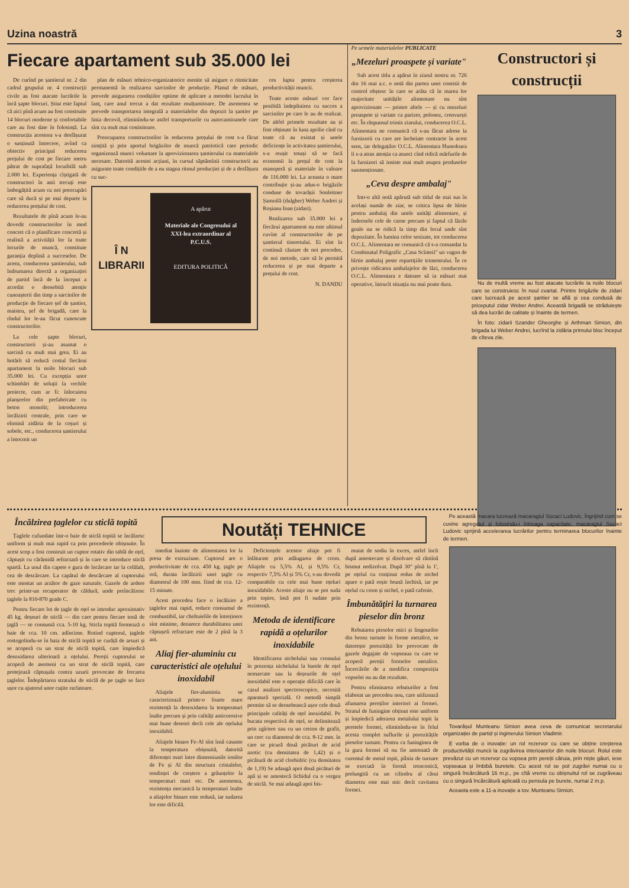Uzina noastră 3
Fiecare apartament sub 35.000 lei
De curînd pe șantierul nr. 2 din cadrul grupului nr. 4 construcții civile au fost atacate lucrările la încă șapte blocuri. Știut este faptul că aici pînă acum au fost construite 14 blocuri moderne și confortabile care au fost date în folosință. La construcția acestora s-a desfășurat o susținută întrecere, avînd ca obiectiv principal reducerea prețului de cost pe fiecare metru pătrat de suprafață locuibilă sub 2.000 lei. Experiența cîștigată de constructori în anii trecuți este îmbogățită acum cu noi preocupări care să ducă și pe mai departe la reducerea prețului de cost.
Rezultatele de pînă acum le-au dovedit constructorilor în mod concret că o planificare concretă și realistă a activității lor la toate locurile de muncă, constituie garanția deplină a succeselor. De aceea, conducerea șantierului, sub îndrumarea directă a organizației de partid încă de la început a acordat o deosebită atenție cunoașterii din timp a sarcinilor de producție de fiecare șef de șantier, maistru, șef de brigadă, care la rîndul lor le-au făcut cunoscute constructorilor.
La cele șapte blocuri, constructorii și-au asumat o sarcină cu mult mai grea. Ei au hotărît să reducă costul fiecărui apartament la noile blocuri sub 35.000 lei. Cu excepția unor schimbări de soluții la vechile proiecte, cum ar fi: înlocuirea planșeelor din prefabricate cu beton monolit; introducerea încălzirii centrale, prin care se elimină zidăria de la coșuri și sobele, etc., conducerea șantierului a întocmit un
plan de măsuri tehnico-organizatorice menite să asigure o ritmicitate permanentă în realizarea sarcinilor de producție. Planul de măsuri, prevede asigurarea condițiilor optime de aplicare a metodei lucrului în lanț, care anul trecut a dat rezultate mulțumitoare. De asemenea se prevede transportarea integrală a materialelor din depozit la șantier pe linia decovil, eliminîndu-se astfel transporturile cu autocamioanele care sînt cu mult mai costisitoare.
Preocuparea constructorilor în reducerea prețului de cost s-a făcut simțită și prin aportul brigăzilor de muncă patriotică care periodic organizează munci voluntare la aprovizionarea șantierului cu materialele necesare. Datorită acestei acțiuni, în cursul săptămînii constructorii au asigurate toate condițiile de a nu stagna ritmul producției și de a desfășura cu suc-
Î N
LIBRARII
A apărut
Materiale ale Congresului al XXI-lea extraordinar al P.C.U.S.
EDITURA POLITICĂ
ces lupta pentru creșterea productivității muncii.
Toate aceste măsuri vor face posibilă îndeplinirea cu succes a sarcinilor pe care le au de realizat. De altfel primele rezultate au și fost obținute în luna aprilie cînd cu toate că au existat și unele deficiențe în activitatea șantierului, s-a reușit totuși să se facă economii la prețul de cost la manoperă și materiale în valoare de 116.000 lei. La aceasta o mare contribuție și-au adus-o brigăzile conduse de tovarășii Sonleitner Șamoilă (dulgher) Weber Andrei și Roșianu Ioan (zidari).
Realizarea sub 35.000 lei a fiecărui apartament nu este ultimul cuvînt al constructorilor de pe șantierul tineretului. Ei sînt în continuă căutare de noi procedee, de noi metode, care să le permită reducerea și pe mai departe a prețului de cost.
N. DANDU
Pe urmele materialelor PUBLICATE
„Mezeluri proaspete și variate"
Sub acest titlu a apărut în ziarul nostru nr. 726 din 16 mai a.c. o notă din partea unei comisii de control obștesc în care se arăta că în marea lor majoritate unitățile alimentare nu sînt aprovizionate — printre altele — și cu mezeluri proaspete și variate ca parizer, polonez, crenvurști etc. În răspunsul trimis ziarului, conducerea O.C.L. Alimentara ne comunică că s-au făcut adrese la furnizorii cu care are încheiate contracte în acest sens, iar delegaților O.C.L. Alimentara Hunedoara li s-a atras atenția ca atunci cînd ridică mărfurile de la furnizori să insiste mai mult asupra produselor susmenționate.
„Ceva despre ambalaj"
Intr-o altă notă apărută sub titlul de mai sus în același număr de ziar, se critica lipsa de hîrtie pentru ambalaj din unele unități alimentare, și îndeosebi cele de carne precum și faptul că lăzile goale nu se ridică la timp din locul unde sînt depozitate. În lumina celor sesizate, tot conducerea O.C.L. Alimentara ne comunică că s-a comandat la Combinatul Poligrafic „Casa Scînteii" un vagon de hîrtie ambalaj peste repartițiile trimestrului. În ce privește ridicarea ambalajelor de lăzi, conducerea O.C.L. Alimentara e datoare să ia măsuri mai operative, întrucît situația nu mai poate dura.
Constructori și construcții
Nu de multă vreme au fost atacate lucrările la noile blocuri care se construiesc în noul cvartal. Printre brigăzile de zidari care lucrează pe acest șantier se află și cea condusă de priceputul zidar Weber Andrei. Această brigadă se străduiește să dea lucrări de calitate și înainte de termen.
În foto: zidarii Szander Gheorghe și Arthman Simion, din brigada lui Weber Andrei, lucrînd la zidăria primului bloc început de cîteva zile.
Încălzirea țaglelor cu sticlă topită
Țaglele cufundate într-o baie de sticlă topită se încălzesc uniform și mult mai rapid ca prin procedeele obișnuite. În acest scop a fost construit un cuptor rotativ din tablă de oțel, căptușit cu cărămidă refractară și în care se introduce sticlă spartă. La unul din capete e gura de încărcare iar la celălalt, cea de descărcare. La capătul de descărcare al cuptorului este montat un arzător de gaze naturale. Gazele de ardere trec printr-un recuperator de căldură, unde preîncălzesc țaglele la 810-870 grade C.
Pentru fiecare lot de țagle de oțel se introduc aproximativ 45 kg. deșeuri de sticlă — din care pentru fiecare tonă de țaglă — se consumă cca. 5-10 kg. Sticla topită formează o baie de cca. 10 cm. adîncime. Rotind cuptorul, țaglele rostogolindu-se în baia de sticlă topită se curăță de arsuri și se acoperă cu un strat de sticlă topită, care împiedică desoxidarea ulterioară a oțelului. Pereții cuptorului se acoperă de asemeni cu un strat de sticlă topită, care protejează căptușala contra uzurii provocate de frecarea țaglelor. Îndepărtarea stratului de sticlă de pe țagle se face ușor cu ajutorul unor cuțite raclatoare.
Noutăți TEHNICE
imediat înainte de alimentarea lor la presa de extruziune. Cuptorul are o productivitate de cca. 450 kg. țagle pe oră, durata încălzirii unei țagle cu diametrul de 100 mm. fiind de cca. 12-15 minute.
Acest procedeu face o încălzire a țaglelor mai rapid, reduce consumul de combustibil, iar cheltuielile de întreținere sînt minime, deoarece durabilitatea unei căptușeli refractare este de 2 pînă la 3 ani.
Aliaj fier-aluminiu cu caracteristici ale oțelului inoxidabil
Aliajele fier-aluminiu se caracterizează printr-o foarte mare rezistență la desoxidarea la temperaturi înalte precum și prin calități anticorosive mai bune deseori decît cele ale oțelului inoxidabil.
Aliajele binare Fe-Al sînt însă casante la temperatura obișnuită, datorită diferenței mari între dimensiunile ionilor de Fe și Al din structura cristalelor, tendinței de creștere a grăunțelor la temperaturi mari etc. De asemenea, rezistența mecanică la temperaturi înalte a aliajelor binare este redusă, iar sudarea lor este dificilă.
Deficiențele acestor aliaje pot fi înlăturate prin adăugarea de crom. Aliajele cu 5,5% Al, și 9,5% Cr, respectiv 7,5% Al și 5% Cr, s-au dovedit comparabile cu cele mai bune oțeluri inoxidabile. Aceste aliaje nu se pot suda prin topire, însă pot fi sudate prin rezistență.
Metoda de identificare rapidă a oțelurilor inoxidabile
Identificarea nichelului sau cromului în prezența nichelului la barele de oțel nemarcate sau la deșeurile de oțel inoxidabil este o operație dificilă care în cazul analizei spectroscopice, necesită aparatură specială. O metodă simplă permite să se deosebească ușor cele două principale calități de oțel inoxidabil. Pe bucata respectivă de oțel, se delimitează prin zgîriere sau cu un creion de grafit, un cerc cu diametrul de cca. 8-12 mm. în care se picură două picături de acid azotic (cu densitatea de 1,42) și o picătură de acid clorhidric (cu densitatea de 1,19) Se adaugă apoi două picături de apă și se amestecă lichidul cu o vergea de sticlă. Se mai adaugă apoi bis-
mutat de sodiu în exces, astfel încît după amestecare și disolvare să rămînă bismut nedizolvat. După 30" pînă la 1', pe oțelul cu conținut redus de nichel apare o pată roșie brună închisă, iar pe oțelul cu crom și nichel, o pată cafenie.
Îmbunătățiri la turnarea pieselor din bronz
Rebutarea pieselor mici și lingourilor din bronz turnate în forme metalice, se datorește porozității lor provocate de gazele degajate de vopseaua cu care se acoperă pereții formelor metalice. Încercările de a modifica compoziția vopselei nu au dat rezultate.
Pentru eliminarea rebuturilor a fost elaborat un procedeu nou, care utilizează afumarea pereților interiori ai formei. Stratul de funingine obținut este uniform și împiedică aderarea metalului topit la peretele formei, eliminîndu-se în felul acesta complet suflurile și porozitățile pieselor turnate. Pentru ca funinginea de la gura formei să nu fie antrenată de curentul de metal topit, pîlnia de turnare se execută în formă tronconică, prelungită cu un cilindru al cărui diametru este mai mic decît cavitatea formei.
Pe această macara lucrează macaragiul Socaci Ludovic. Îngrijind cum se cuvine agregatul și folosindu-i întreaga capacitate, macaragiul Socaci Ludovic sprijină accelerarea lucrărilor pentru terminarea blocurilor înainte de termen.
Tovarășul Munteanu Simion avea ceva de comunicat secretarului organizației de partid și inginerului Simion Vladimir.
E vorba de o inovație: un rol rezervor cu care se obține creșterea productivității muncii la zugrăvirea interioarelor din noile blocuri. Rolul este prevăzut cu un rezervor cu vopsea prin pereții căruia, prin niște găuri, iese vopseaua și îmbibă buretele. Cu acest rol se pot zugrăvi numai cu o singură încărcătură 16 m.p., pe cîtă vreme cu obișnuitul rol se zugrăveau cu o singură încărcătură aplicată cu pensula pe burete, numai 2 m.p.
Aceasta este a 11-a inovație a tov. Munteanu Simion.